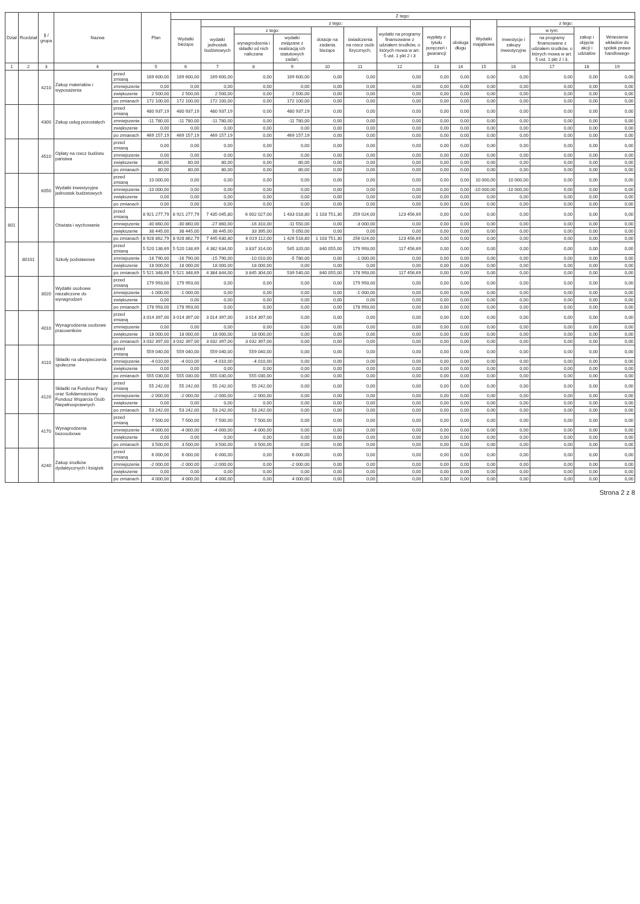| Dział | Rozdział | § / grupa | Nazwa | | Plan | Z tego: | | | | | | | | | | | | | |
| --- | --- | --- | --- | --- | --- | --- | --- | --- | --- | --- | --- | --- | --- | --- | --- | --- | --- | --- | --- |
| | | | | | | Wydatki bieżące | z tego: | | | | | | | | Wydatki majątkowe | z tego: | | | |
| | | | | | | | wydatki jednostek budżetowych | z tego: | | dotacje na zadania bieżące | świadczenia na rzecz osób fizycznych; | wydatki na programy finansowane z udziałem środków, o których mowa w art. 5 ust. 1 pkt 2 i 3 | wypłaty z tytułu poręczeń i gwarancji | obsługa długu | | inwestycje i zakupy inwestycyjne | w tym: | zakup i objęcie akcji i udziałów | Wniesienie wkładów do spółek prawa handlowego |
| | | | | | | | | wynagrodzenia i składki od nich naliczane | wydatki związane z realizacją ich statutowych zadań; | | | | | | | | na programy finansowane z udziałem środków, o których mowa w art. 5 ust. 1 pkt 2 i 3, | | |
| 1 | 2 | 3 | 4 | | 5 | 6 | 7 | 8 | 9 | 10 | 11 | 12 | 13 | 14 | 15 | 16 | 17 | 18 | 19 |
| | | 4210 | Zakup materiałów i wyposażenia | przed zmianą | 169 600,00 | 169 600,00 | 169 600,00 | 0,00 | 169 600,00 | 0,00 | 0,00 | 0,00 | 0,00 | 0,00 | 0,00 | 0,00 | 0,00 | 0,00 | 0,00 |
| | | | | zmniejszenie | 0,00 | 0,00 | 0,00 | 0,00 | 0,00 | 0,00 | 0,00 | 0,00 | 0,00 | 0,00 | 0,00 | 0,00 | 0,00 | 0,00 | 0,00 |
| | | | | zwiększenie | 2 500,00 | 2 500,00 | 2 500,00 | 0,00 | 2 500,00 | 0,00 | 0,00 | 0,00 | 0,00 | 0,00 | 0,00 | 0,00 | 0,00 | 0,00 | 0,00 |
| | | | | po zmianach | 172 100,00 | 172 100,00 | 172 100,00 | 0,00 | 172 100,00 | 0,00 | 0,00 | 0,00 | 0,00 | 0,00 | 0,00 | 0,00 | 0,00 | 0,00 | 0,00 |
| | | 4300 | Zakup usług pozostałych | przed zmianą | 480 937,19 | 480 937,19 | 480 937,19 | 0,00 | 480 937,19 | 0,00 | 0,00 | 0,00 | 0,00 | 0,00 | 0,00 | 0,00 | 0,00 | 0,00 | 0,00 |
| | | | | zmniejszenie | -11 780,00 | -11 780,00 | -11 780,00 | 0,00 | -11 780,00 | 0,00 | 0,00 | 0,00 | 0,00 | 0,00 | 0,00 | 0,00 | 0,00 | 0,00 | 0,00 |
| | | | | zwiększenie | 0,00 | 0,00 | 0,00 | 0,00 | 0,00 | 0,00 | 0,00 | 0,00 | 0,00 | 0,00 | 0,00 | 0,00 | 0,00 | 0,00 | 0,00 |
| | | | | po zmianach | 469 157,19 | 469 157,19 | 469 157,19 | 0,00 | 469 157,19 | 0,00 | 0,00 | 0,00 | 0,00 | 0,00 | 0,00 | 0,00 | 0,00 | 0,00 | 0,00 |
| | | 4510 | Opłaty na rzecz budżetu państwa | przed zmianą | 0,00 | 0,00 | 0,00 | 0,00 | 0,00 | 0,00 | 0,00 | 0,00 | 0,00 | 0,00 | 0,00 | 0,00 | 0,00 | 0,00 | 0,00 |
| | | | | zmniejszenie | 0,00 | 0,00 | 0,00 | 0,00 | 0,00 | 0,00 | 0,00 | 0,00 | 0,00 | 0,00 | 0,00 | 0,00 | 0,00 | 0,00 | 0,00 |
| | | | | zwiększenie | 80,00 | 80,00 | 80,00 | 0,00 | 80,00 | 0,00 | 0,00 | 0,00 | 0,00 | 0,00 | 0,00 | 0,00 | 0,00 | 0,00 | 0,00 |
| | | | | po zmianach | 80,00 | 80,00 | 80,00 | 0,00 | 80,00 | 0,00 | 0,00 | 0,00 | 0,00 | 0,00 | 0,00 | 0,00 | 0,00 | 0,00 | 0,00 |
| | | 6050 | Wydatki inwestycyjne jednostek budżetowych | przed zmianą | 10 000,00 | 0,00 | 0,00 | 0,00 | 0,00 | 0,00 | 0,00 | 0,00 | 0,00 | 0,00 | 10 000,00 | 10 000,00 | 0,00 | 0,00 | 0,00 |
| | | | | zmniejszenie | -10 000,00 | 0,00 | 0,00 | 0,00 | 0,00 | 0,00 | 0,00 | 0,00 | 0,00 | 0,00 | -10 000,00 | -10 000,00 | 0,00 | 0,00 | 0,00 |
| | | | | zwiększenie | 0,00 | 0,00 | 0,00 | 0,00 | 0,00 | 0,00 | 0,00 | 0,00 | 0,00 | 0,00 | 0,00 | 0,00 | 0,00 | 0,00 | 0,00 |
| | | | | po zmianach | 0,00 | 0,00 | 0,00 | 0,00 | 0,00 | 0,00 | 0,00 | 0,00 | 0,00 | 0,00 | 0,00 | 0,00 | 0,00 | 0,00 | 0,00 |
| 801 | | | Oświata i wychowanie | przed zmianą | 8 921 277,79 | 8 921 277,79 | 7 435 045,80 | 6 002 027,00 | 1 433 018,80 | 1 103 751,30 | 259 024,00 | 123 456,69 | 0,00 | 0,00 | 0,00 | 0,00 | 0,00 | 0,00 | 0,00 |
| | | | | zmniejszenie | -30 860,00 | -30 860,00 | -27 860,00 | -16 310,00 | -11 550,00 | 0,00 | -3 000,00 | 0,00 | 0,00 | 0,00 | 0,00 | 0,00 | 0,00 | 0,00 | 0,00 |
| | | | | zwiększenie | 38 445,00 | 38 445,00 | 38 445,00 | 33 395,00 | 5 050,00 | 0,00 | 0,00 | 0,00 | 0,00 | 0,00 | 0,00 | 0,00 | 0,00 | 0,00 | 0,00 |
| | | | | po zmianach | 8 928 862,79 | 8 928 862,79 | 7 445 630,80 | 6 019 112,00 | 1 426 518,80 | 1 103 751,30 | 256 024,00 | 123 456,69 | 0,00 | 0,00 | 0,00 | 0,00 | 0,00 | 0,00 | 0,00 |
| | 80101 | | Szkoły podstawowe | przed zmianą | 5 520 138,69 | 5 520 138,69 | 4 382 634,00 | 3 837 314,00 | 545 320,00 | 840 055,00 | 179 993,00 | 117 456,69 | 0,00 | 0,00 | 0,00 | 0,00 | 0,00 | 0,00 | 0,00 |
| | | | | zmniejszenie | -16 790,00 | -16 790,00 | -15 790,00 | -10 010,00 | -5 780,00 | 0,00 | -1 000,00 | 0,00 | 0,00 | 0,00 | 0,00 | 0,00 | 0,00 | 0,00 | 0,00 |
| | | | | zwiększenie | 18 000,00 | 18 000,00 | 18 000,00 | 18 000,00 | 0,00 | 0,00 | 0,00 | 0,00 | 0,00 | 0,00 | 0,00 | 0,00 | 0,00 | 0,00 | 0,00 |
| | | | | po zmianach | 5 521 348,69 | 5 521 348,69 | 4 384 844,00 | 3 845 304,00 | 539 540,00 | 840 055,00 | 178 993,00 | 117 456,69 | 0,00 | 0,00 | 0,00 | 0,00 | 0,00 | 0,00 | 0,00 |
| | | 3020 | Wydatki osobowe niezaliczone do wynagrodzeń | przed zmianą | 179 993,00 | 179 993,00 | 0,00 | 0,00 | 0,00 | 0,00 | 179 993,00 | 0,00 | 0,00 | 0,00 | 0,00 | 0,00 | 0,00 | 0,00 | 0,00 |
| | | | | zmniejszenie | -1 000,00 | -1 000,00 | 0,00 | 0,00 | 0,00 | 0,00 | -1 000,00 | 0,00 | 0,00 | 0,00 | 0,00 | 0,00 | 0,00 | 0,00 | 0,00 |
| | | | | zwiększenie | 0,00 | 0,00 | 0,00 | 0,00 | 0,00 | 0,00 | 0,00 | 0,00 | 0,00 | 0,00 | 0,00 | 0,00 | 0,00 | 0,00 | 0,00 |
| | | | | po zmianach | 178 993,00 | 178 993,00 | 0,00 | 0,00 | 0,00 | 0,00 | 178 993,00 | 0,00 | 0,00 | 0,00 | 0,00 | 0,00 | 0,00 | 0,00 | 0,00 |
| | | 4010 | Wynagrodzenia osobowe pracowników | przed zmianą | 3 014 397,00 | 3 014 397,00 | 3 014 397,00 | 3 014 397,00 | 0,00 | 0,00 | 0,00 | 0,00 | 0,00 | 0,00 | 0,00 | 0,00 | 0,00 | 0,00 | 0,00 |
| | | | | zmniejszenie | 0,00 | 0,00 | 0,00 | 0,00 | 0,00 | 0,00 | 0,00 | 0,00 | 0,00 | 0,00 | 0,00 | 0,00 | 0,00 | 0,00 | 0,00 |
| | | | | zwiększenie | 18 000,00 | 18 000,00 | 18 000,00 | 18 000,00 | 0,00 | 0,00 | 0,00 | 0,00 | 0,00 | 0,00 | 0,00 | 0,00 | 0,00 | 0,00 | 0,00 |
| | | | | po zmianach | 3 032 397,00 | 3 032 397,00 | 3 032 397,00 | 3 032 397,00 | 0,00 | 0,00 | 0,00 | 0,00 | 0,00 | 0,00 | 0,00 | 0,00 | 0,00 | 0,00 | 0,00 |
| | | 4110 | Składki na ubezpieczenia społeczne | przed zmianą | 559 040,00 | 559 040,00 | 559 040,00 | 559 040,00 | 0,00 | 0,00 | 0,00 | 0,00 | 0,00 | 0,00 | 0,00 | 0,00 | 0,00 | 0,00 | 0,00 |
| | | | | zmniejszenie | -4 010,00 | -4 010,00 | -4 010,00 | -4 010,00 | 0,00 | 0,00 | 0,00 | 0,00 | 0,00 | 0,00 | 0,00 | 0,00 | 0,00 | 0,00 | 0,00 |
| | | | | zwiększenie | 0,00 | 0,00 | 0,00 | 0,00 | 0,00 | 0,00 | 0,00 | 0,00 | 0,00 | 0,00 | 0,00 | 0,00 | 0,00 | 0,00 | 0,00 |
| | | | | po zmianach | 555 030,00 | 555 030,00 | 555 030,00 | 555 030,00 | 0,00 | 0,00 | 0,00 | 0,00 | 0,00 | 0,00 | 0,00 | 0,00 | 0,00 | 0,00 | 0,00 |
| | | 4120 | Składki na Fundusz Pracy oraz Solidarnościowy Fundusz Wsparcia Osób Niepełnosprawnych | przed zmianą | 55 242,00 | 55 242,00 | 55 242,00 | 55 242,00 | 0,00 | 0,00 | 0,00 | 0,00 | 0,00 | 0,00 | 0,00 | 0,00 | 0,00 | 0,00 | 0,00 |
| | | | | zmniejszenie | -2 000,00 | -2 000,00 | -2 000,00 | -2 000,00 | 0,00 | 0,00 | 0,00 | 0,00 | 0,00 | 0,00 | 0,00 | 0,00 | 0,00 | 0,00 | 0,00 |
| | | | | zwiększenie | 0,00 | 0,00 | 0,00 | 0,00 | 0,00 | 0,00 | 0,00 | 0,00 | 0,00 | 0,00 | 0,00 | 0,00 | 0,00 | 0,00 | 0,00 |
| | | | | po zmianach | 53 242,00 | 53 242,00 | 53 242,00 | 53 242,00 | 0,00 | 0,00 | 0,00 | 0,00 | 0,00 | 0,00 | 0,00 | 0,00 | 0,00 | 0,00 | 0,00 |
| | | 4170 | Wynagrodzenia bezosobowe | przed zmianą | 7 500,00 | 7 500,00 | 7 500,00 | 7 500,00 | 0,00 | 0,00 | 0,00 | 0,00 | 0,00 | 0,00 | 0,00 | 0,00 | 0,00 | 0,00 | 0,00 |
| | | | | zmniejszenie | -4 000,00 | -4 000,00 | -4 000,00 | -4 000,00 | 0,00 | 0,00 | 0,00 | 0,00 | 0,00 | 0,00 | 0,00 | 0,00 | 0,00 | 0,00 | 0,00 |
| | | | | zwiększenie | 0,00 | 0,00 | 0,00 | 0,00 | 0,00 | 0,00 | 0,00 | 0,00 | 0,00 | 0,00 | 0,00 | 0,00 | 0,00 | 0,00 | 0,00 |
| | | | | po zmianach | 3 500,00 | 3 500,00 | 3 500,00 | 3 500,00 | 0,00 | 0,00 | 0,00 | 0,00 | 0,00 | 0,00 | 0,00 | 0,00 | 0,00 | 0,00 | 0,00 |
| | | 4240 | Zakup środków dydaktycznych i książek | przed zmianą | 6 000,00 | 6 000,00 | 6 000,00 | 0,00 | 6 000,00 | 0,00 | 0,00 | 0,00 | 0,00 | 0,00 | 0,00 | 0,00 | 0,00 | 0,00 | 0,00 |
| | | | | zmniejszenie | -2 000,00 | -2 000,00 | -2 000,00 | 0,00 | -2 000,00 | 0,00 | 0,00 | 0,00 | 0,00 | 0,00 | 0,00 | 0,00 | 0,00 | 0,00 | 0,00 |
| | | | | zwiększenie | 0,00 | 0,00 | 0,00 | 0,00 | 0,00 | 0,00 | 0,00 | 0,00 | 0,00 | 0,00 | 0,00 | 0,00 | 0,00 | 0,00 | 0,00 |
| | | | | po zmianach | 4 000,00 | 4 000,00 | 4 000,00 | 0,00 | 4 000,00 | 0,00 | 0,00 | 0,00 | 0,00 | 0,00 | 0,00 | 0,00 | 0,00 | 0,00 | 0,00 |
Strona 2 z 8